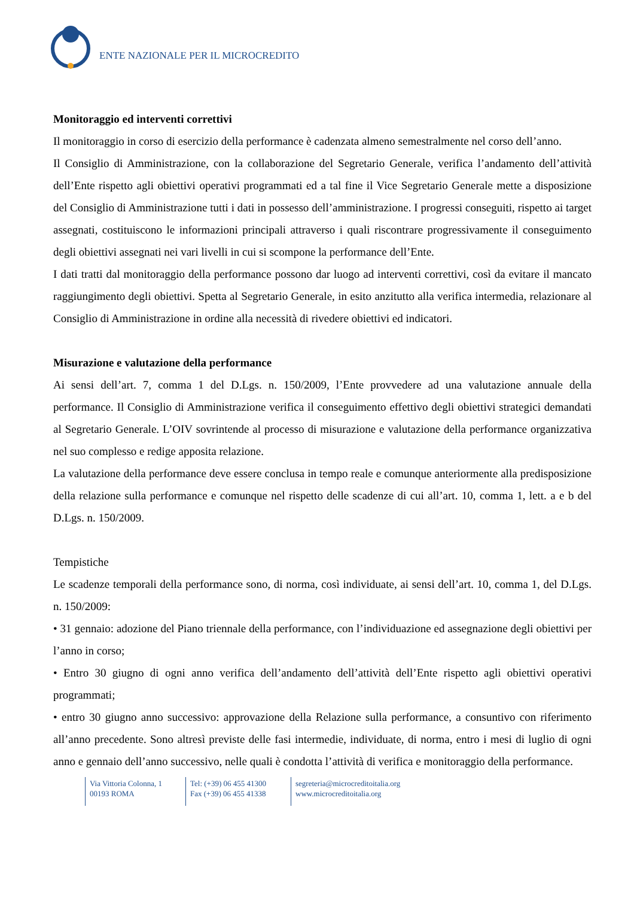ENTE NAZIONALE PER IL MICROCREDITO
Monitoraggio ed interventi correttivi
Il monitoraggio in corso di esercizio della performance è cadenzata almeno semestralmente nel corso dell’anno.
Il Consiglio di Amministrazione, con la collaborazione del Segretario Generale, verifica l’andamento dell’attività dell’Ente rispetto agli obiettivi operativi programmati ed a tal fine il Vice Segretario Generale mette a disposizione del Consiglio di Amministrazione tutti i dati in possesso dell’amministrazione. I progressi conseguiti, rispetto ai target assegnati, costituiscono le informazioni principali attraverso i quali riscontrare progressivamente il conseguimento degli obiettivi assegnati nei vari livelli in cui si scompone la performance dell’Ente.
I dati tratti dal monitoraggio della performance possono dar luogo ad interventi correttivi, così da evitare il mancato raggiungimento degli obiettivi. Spetta al Segretario Generale, in esito anzitutto alla verifica intermedia, relazionare al Consiglio di Amministrazione in ordine alla necessità di rivedere obiettivi ed indicatori.
Misurazione e valutazione della performance
Ai sensi dell’art. 7, comma 1 del D.Lgs. n. 150/2009, l’Ente provvedere ad una valutazione annuale della performance. Il Consiglio di Amministrazione verifica il conseguimento effettivo degli obiettivi strategici demandati al Segretario Generale. L’OIV sovrintende al processo di misurazione e valutazione della performance organizzativa nel suo complesso e redige apposita relazione.
La valutazione della performance deve essere conclusa in tempo reale e comunque anteriormente alla predisposizione della relazione sulla performance e comunque nel rispetto delle scadenze di cui all’art. 10, comma 1, lett. a e b del D.Lgs. n. 150/2009.
Tempistiche
Le scadenze temporali della performance sono, di norma, così individuate, ai sensi dell’art. 10, comma 1, del D.Lgs. n. 150/2009:
• 31 gennaio: adozione del Piano triennale della performance, con l’individuazione ed assegnazione degli obiettivi per l’anno in corso;
• Entro 30 giugno di ogni anno verifica dell’andamento dell’attività dell’Ente rispetto agli obiettivi operativi programmati;
• entro 30 giugno anno successivo: approvazione della Relazione sulla performance, a consuntivo con riferimento all’anno precedente. Sono altresì previste delle fasi intermedie, individuate, di norma, entro i mesi di luglio di ogni anno e gennaio dell’anno successivo, nelle quali è condotta l’attività di verifica e monitoraggio della performance.
Via Vittoria Colonna, 1
00193 ROMA
Tel: (+39) 06 455 41300
Fax (+39) 06 455 41338
segreteria@microcreditoitalia.org
www.microcreditoitalia.org